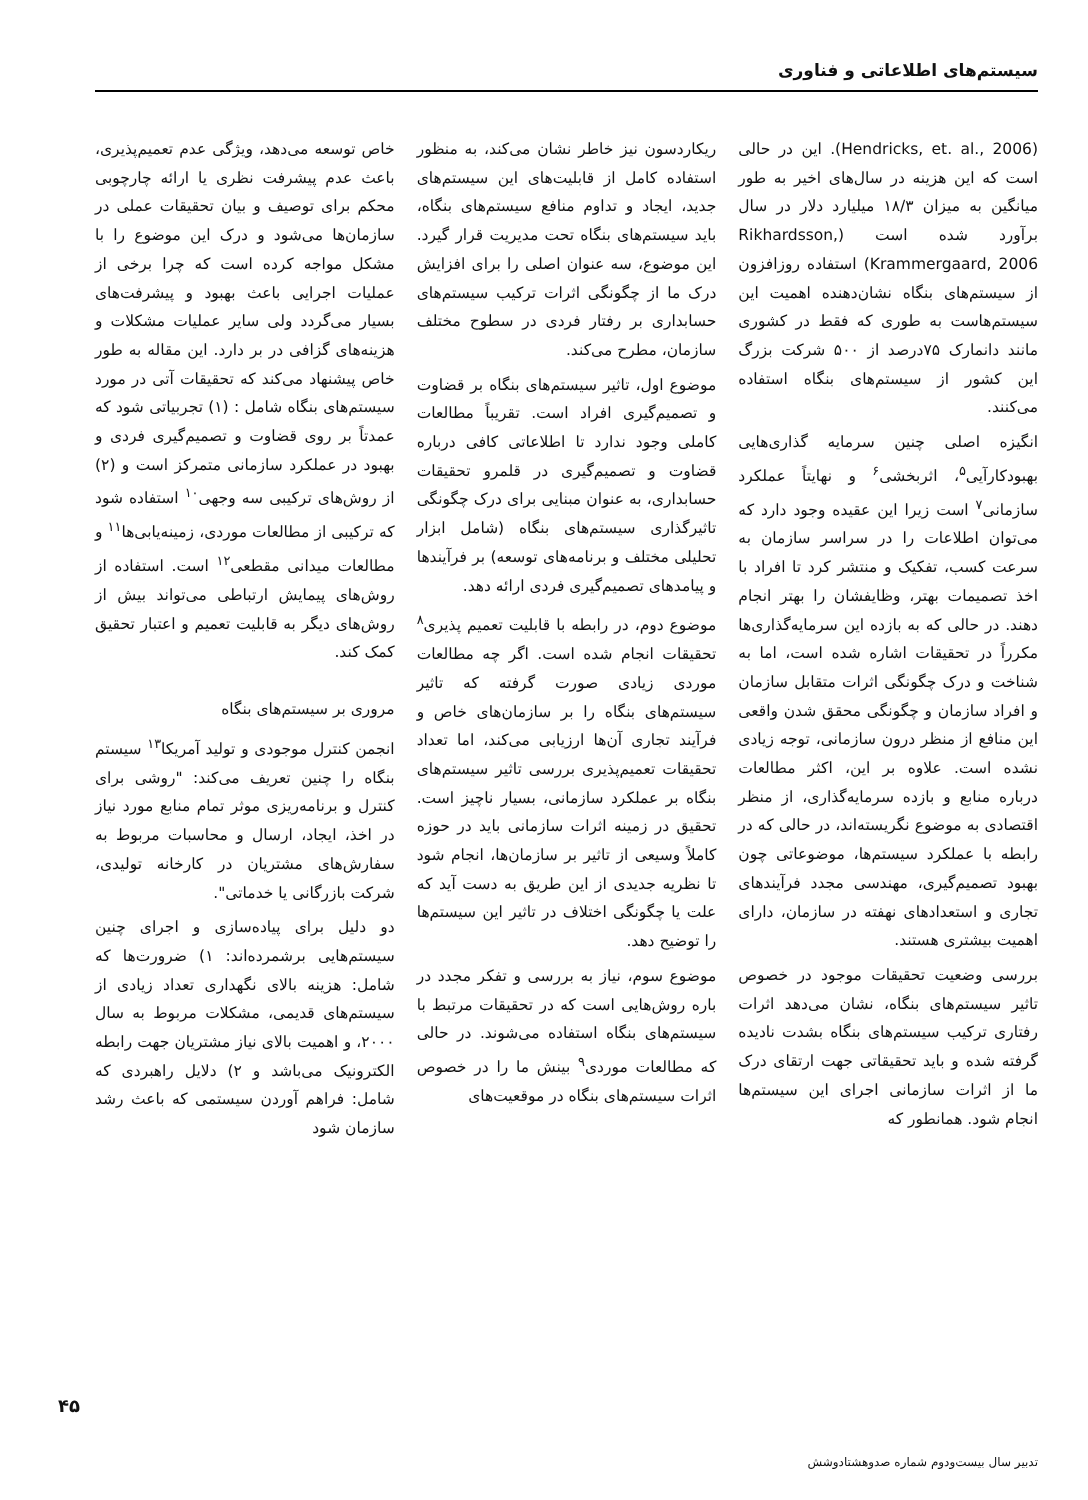سیستم‌های اطلاعاتی و فناوری
(Hendricks, et. al., 2006). این در حالی است که این هزینه در سال‌های اخیر به طور میانگین به میزان ۱۸/۳ میلیارد دلار در سال برآورد شده است (Rikhardsson, Krammergaard, 2006) استفاده روزافزون از سیستم‌های بنگاه نشان‌دهنده اهمیت این سیستم‌هاست به طوری که فقط در کشوری مانند دانمارک ۷۵درصد از ۵۰۰ شرکت بزرگ این کشور از سیستم‌های بنگاه استفاده می‌کنند.
انگیزه اصلی چنین سرمایه گذاری‌هایی بهبودکارآیی<sup>۵</sup>، اثربخشی<sup>۶</sup> و نهایتاً عملکرد سازمانی<sup>۷</sup> است زیرا این عقیده وجود دارد که می‌توان اطلاعات را در سراسر سازمان به سرعت کسب، تفکیک و منتشر کرد تا افراد با اخذ تصمیمات بهتر، وظایفشان را بهتر انجام دهند. در حالی که به بازده این سرمایه‌گذاری‌ها مکرراً در تحقیقات اشاره شده است، اما به شناخت و درک چگونگی اثرات متقابل سازمان و افراد سازمان و چگونگی محقق شدن واقعی این منافع از منظر درون سازمانی، توجه زیادی نشده است. علاوه بر این، اکثر مطالعات درباره منابع و بازده سرمایه‌گذاری، از منظر اقتصادی به موضوع نگریسته‌اند، در حالی که در رابطه با عملکرد سیستم‌ها، موضوعاتی چون بهبود تصمیم‌گیری، مهندسی مجدد فرآیندهای تجاری و استعدادهای نهفته در سازمان، دارای اهمیت بیشتری هستند.
بررسی وضعیت تحقیقات موجود در خصوص تاثیر سیستم‌های بنگاه، نشان می‌دهد اثرات رفتاری ترکیب سیستم‌های بنگاه بشدت نادیده گرفته شده و باید تحقیقاتی جهت ارتقای درک ما از اثرات سازمانی اجرای این سیستم‌ها انجام شود. همانطور که
ریکاردسون نیز خاطر نشان می‌کند، به منظور استفاده کامل از قابلیت‌های این سیستم‌های جدید، ایجاد و تداوم منافع سیستم‌های بنگاه، باید سیستم‌های بنگاه تحت مدیریت قرار گیرد. این موضوع، سه عنوان اصلی را برای افزایش درک ما از چگونگی اثرات ترکیب سیستم‌های حسابداری بر رفتار فردی در سطوح مختلف سازمان، مطرح می‌کند.
موضوع اول، تاثیر سیستم‌های بنگاه بر قضاوت و تصمیم‌گیری افراد است. تقریباً مطالعات کاملی وجود ندارد تا اطلاعاتی کافی درباره قضاوت و تصمیم‌گیری در قلمرو تحقیقات حسابداری، به عنوان مبنایی برای درک چگونگی تاثیرگذاری سیستم‌های بنگاه (شامل ابزار تحلیلی مختلف و برنامه‌های توسعه) بر فرآیندها و پیامدهای تصمیم‌گیری فردی ارائه دهد.
موضوع دوم، در رابطه با قابلیت تعمیم پذیری<sup>۸</sup> تحقیقات انجام شده است. اگر چه مطالعات موردی زیادی صورت گرفته که تاثیر سیستم‌های بنگاه را بر سازمان‌های خاص و فرآیند تجاری آن‌ها ارزیابی می‌کند، اما تعداد تحقیقات تعمیم‌پذیری بررسی تاثیر سیستم‌های بنگاه بر عملکرد سازمانی، بسیار ناچیز است. تحقیق در زمینه اثرات سازمانی باید در حوزه کاملاً وسیعی از تاثیر بر سازمان‌ها، انجام شود تا نظریه جدیدی از این طریق به دست آید که علت یا چگونگی اختلاف در تاثیر این سیستم‌ها را توضیح دهد.
موضوع سوم، نیاز به بررسی و تفکر مجدد در باره روش‌هایی است که در تحقیقات مرتبط با سیستم‌های بنگاه استفاده می‌شوند. در حالی که مطالعات موردی<sup>۹</sup> بینش ما را در خصوص اثرات سیستم‌های بنگاه در موقعیت‌های
خاص توسعه می‌دهد، ویژگی عدم تعمیم‌پذیری، باعث عدم پیشرفت نظری یا ارائه چارچوبی محکم برای توصیف و بیان تحقیقات عملی در سازمان‌ها می‌شود و درک این موضوع را با مشکل مواجه کرده است که چرا برخی از عملیات اجرایی باعث بهبود و پیشرفت‌های بسیار می‌گردد ولی سایر عملیات مشکلات و هزینه‌های گزافی در بر دارد. این مقاله به طور خاص پیشنهاد می‌کند که تحقیقات آتی در مورد سیستم‌های بنگاه شامل : (۱) تجربیاتی شود که عمدتاً بر روی قضاوت و تصمیم‌گیری فردی و بهبود در عملکرد سازمانی متمرکز است و (۲) از روش‌های ترکیبی سه وجهی<sup>۱۰</sup> استفاده شود که ترکیبی از مطالعات موردی، زمینه‌یابی‌ها<sup>۱۱</sup> و مطالعات میدانی مقطعی<sup>۱۲</sup> است. استفاده از روش‌های پیمایش ارتباطی می‌تواند بیش از روش‌های دیگر به قابلیت تعمیم و اعتبار تحقیق کمک کند.
مروری بر سیستم‌های بنگاه
انجمن کنترل موجودی و تولید آمریکا<sup>۱۳</sup> سیستم بنگاه را چنین تعریف می‌کند: "روشی برای کنترل و برنامه‌ریزی موثر تمام منابع مورد نیاز در اخذ، ایجاد، ارسال و محاسبات مربوط به سفارش‌های مشتریان در کارخانه تولیدی، شرکت بازرگانی یا خدماتی".
دو دلیل برای پیاده‌سازی و اجرای چنین سیستم‌هایی برشمرده‌اند: ۱) ضرورت‌ها که شامل: هزینه بالای نگهداری تعداد زیادی از سیستم‌های قدیمی، مشکلات مربوط به سال ۲۰۰۰، و اهمیت بالای نیاز مشتریان جهت رابطه الکترونیک می‌باشد و ۲) دلایل راهبردی که شامل: فراهم آوردن سیستمی که باعث رشد سازمان شود
۴۵
تدبیر سال بیست‌ودوم شماره صدوهشتادوشش